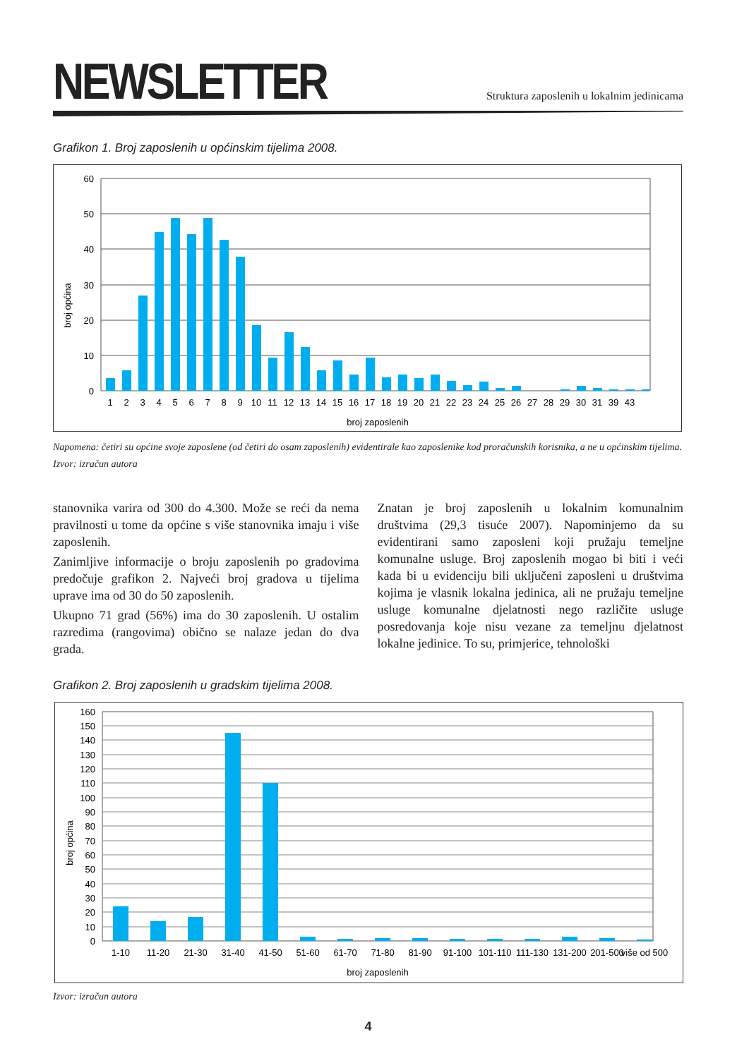NEWSLETTER
Struktura zaposlenih u lokalnim jedinicama
Grafikon 1. Broj zaposlenih u općinskim tijelima 2008.
60
50
40
30
20
10
0
broj općina
1
2
3
4
5
6
7
8
9
10
11
12
13
14
15
16
17
18
19
20
21
22
23
24
25
26
27
28
29
30
31
39
43
broj zaposlenih
Napomena: četiri su općine svoje zaposlene (od četiri do osam zaposlenih) evidentirale kao zaposlenike kod proračunskih korisnika, a ne u općinskim tijelima.
Izvor: izračun autora
stanovnika varira od 300 do 4.300. Može se reći da nema pravilnosti u tome da općine s više stanovnika imaju i više zaposlenih.
Zanimljive informacije o broju zaposlenih po gradovima predočuje grafikon 2. Najveći broj gradova u tijelima uprave ima od 30 do 50 zaposlenih.
Ukupno 71 grad (56%) ima do 30 zaposlenih. U ostalim razredima (rangovima) obično se nalaze jedan do dva grada.
Znatan je broj zaposlenih u lokalnim komunalnim društvima (29,3 tisuće 2007). Napominjemo da su evidentirani samo zaposleni koji pružaju temeljne komunalne usluge. Broj zaposlenih mogao bi biti i veći kada bi u evidenciju bili uključeni zaposleni u društvima kojima je vlasnik lokalna jedinica, ali ne pružaju temeljne usluge komunalne djelatnosti nego različite usluge posredovanja koje nisu vezane za temeljnu djelatnost lokalne jedinice. To su, primjerice, tehnološki
Grafikon 2. Broj zaposlenih u gradskim tijelima 2008.
160
150
140
130
120
110
100
90
80
70
60
50
40
30
20
10
0
broj općina
1-10
11-20
21-30
31-40
41-50
51-60
61-70
71-80
81-90
91-100
101-110
111-130
131-200
201-500
više od 500
broj zaposlenih
Izvor: izračun autora
4